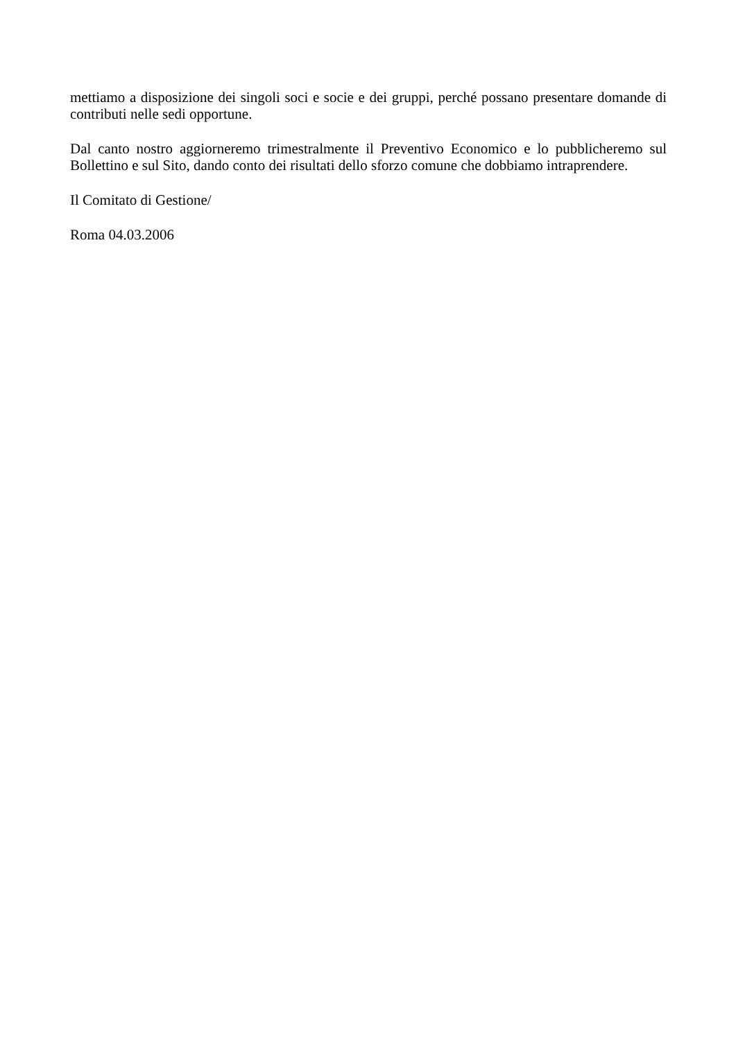mettiamo a disposizione dei singoli soci e socie e dei gruppi, perché possano presentare domande di contributi nelle sedi opportune.
Dal canto nostro aggiorneremo trimestralmente il Preventivo Economico e lo pubblicheremo sul Bollettino e sul Sito, dando conto dei risultati dello sforzo comune che dobbiamo intraprendere.
Il Comitato di Gestione/
Roma 04.03.2006